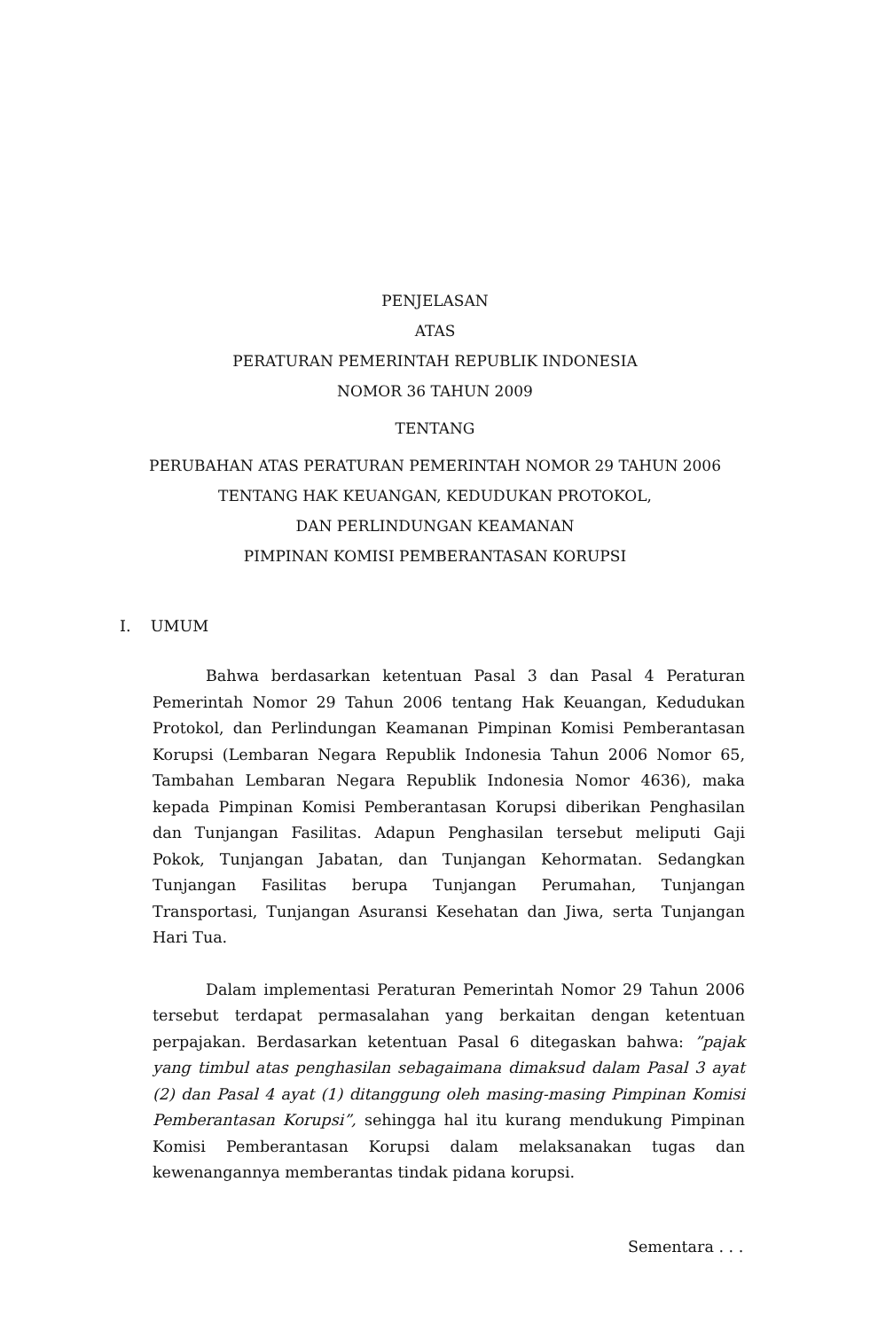PENJELASAN
ATAS
PERATURAN PEMERINTAH REPUBLIK INDONESIA
NOMOR 36 TAHUN 2009
TENTANG
PERUBAHAN ATAS PERATURAN PEMERINTAH NOMOR 29 TAHUN 2006
TENTANG HAK KEUANGAN, KEDUDUKAN PROTOKOL,
DAN PERLINDUNGAN KEAMANAN
PIMPINAN KOMISI PEMBERANTASAN KORUPSI
I. UMUM
Bahwa berdasarkan ketentuan Pasal 3 dan Pasal 4 Peraturan Pemerintah Nomor 29 Tahun 2006 tentang Hak Keuangan, Kedudukan Protokol, dan Perlindungan Keamanan Pimpinan Komisi Pemberantasan Korupsi (Lembaran Negara Republik Indonesia Tahun 2006 Nomor 65, Tambahan Lembaran Negara Republik Indonesia Nomor 4636), maka kepada Pimpinan Komisi Pemberantasan Korupsi diberikan Penghasilan dan Tunjangan Fasilitas. Adapun Penghasilan tersebut meliputi Gaji Pokok, Tunjangan Jabatan, dan Tunjangan Kehormatan. Sedangkan Tunjangan Fasilitas berupa Tunjangan Perumahan, Tunjangan Transportasi, Tunjangan Asuransi Kesehatan dan Jiwa, serta Tunjangan Hari Tua.
Dalam implementasi Peraturan Pemerintah Nomor 29 Tahun 2006 tersebut terdapat permasalahan yang berkaitan dengan ketentuan perpajakan. Berdasarkan ketentuan Pasal 6 ditegaskan bahwa: ”pajak yang timbul atas penghasilan sebagaimana dimaksud dalam Pasal 3 ayat (2) dan Pasal 4 ayat (1) ditanggung oleh masing-masing Pimpinan Komisi Pemberantasan Korupsi”, sehingga hal itu kurang mendukung Pimpinan Komisi Pemberantasan Korupsi dalam melaksanakan tugas dan kewenangannya memberantas tindak pidana korupsi.
Sementara . . .